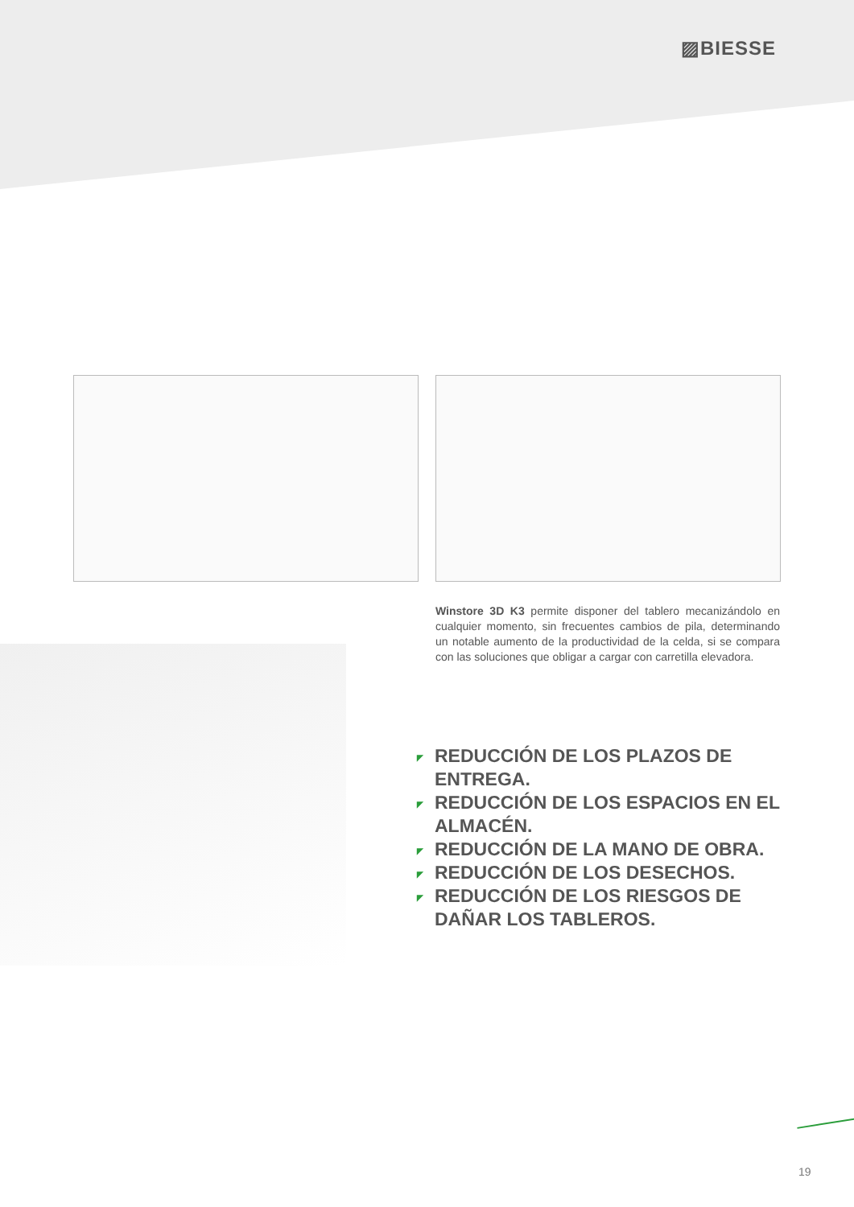▨BIESSE
Winstore 3D K3 permite disponer del tablero mecanizándolo en cualquier momento, sin frecuentes cambios de pila, determinando un notable aumento de la productividad de la celda, si se compara con las soluciones que obligar a cargar con carretilla elevadora.
◤ REDUCCIÓN DE LOS PLAZOS DE ENTREGA.
◤ REDUCCIÓN DE LOS ESPACIOS EN EL ALMACÉN.
◤ REDUCCIÓN DE LA MANO DE OBRA.
◤ REDUCCIÓN DE LOS DESECHOS.
◤ REDUCCIÓN DE LOS RIESGOS DE DAÑAR LOS TABLEROS.
19